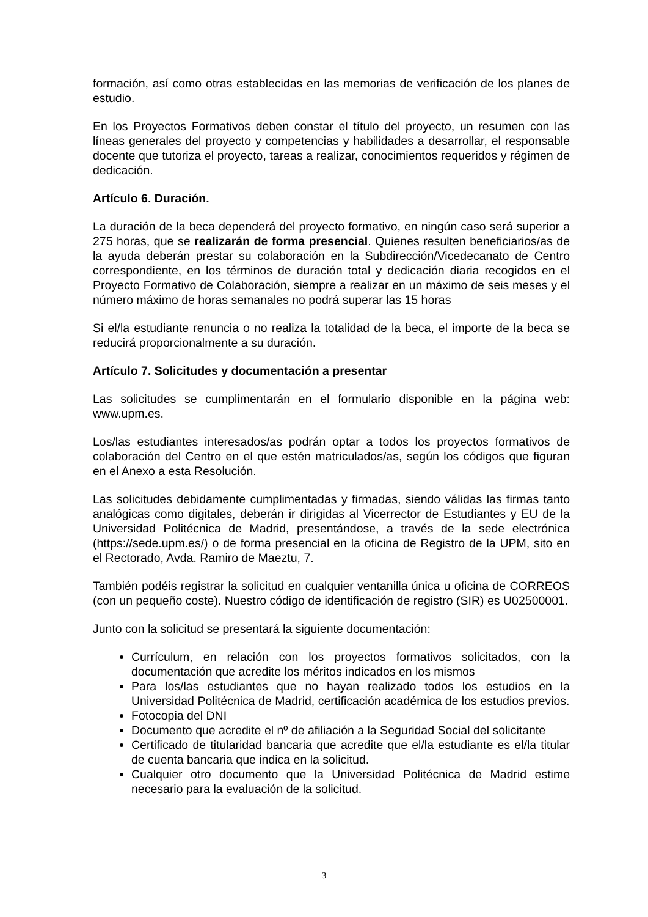formación, así como otras establecidas en las memorias de verificación de los planes de estudio.
En los Proyectos Formativos deben constar el título del proyecto, un resumen con las líneas generales del proyecto y competencias y habilidades a desarrollar, el responsable docente que tutoriza el proyecto, tareas a realizar, conocimientos requeridos y régimen de dedicación.
Artículo 6. Duración.
La duración de la beca dependerá del proyecto formativo, en ningún caso será superior a 275 horas, que se realizarán de forma presencial. Quienes resulten beneficiarios/as de la ayuda deberán prestar su colaboración en la Subdirección/Vicedecanato de Centro correspondiente, en los términos de duración total y dedicación diaria recogidos en el Proyecto Formativo de Colaboración, siempre a realizar en un máximo de seis meses y el número máximo de horas semanales no podrá superar las 15 horas
Si el/la estudiante renuncia o no realiza la totalidad de la beca, el importe de la beca se reducirá proporcionalmente a su duración.
Artículo 7. Solicitudes y documentación a presentar
Las solicitudes se cumplimentarán en el formulario disponible en la página web: www.upm.es.
Los/las estudiantes interesados/as podrán optar a todos los proyectos formativos de colaboración del Centro en el que estén matriculados/as, según los códigos que figuran en el Anexo a esta Resolución.
Las solicitudes debidamente cumplimentadas y firmadas, siendo válidas las firmas tanto analógicas como digitales, deberán ir dirigidas al Vicerrector de Estudiantes y EU de la Universidad Politécnica de Madrid, presentándose, a través de la sede electrónica (https://sede.upm.es/) o de forma presencial en la oficina de Registro de la UPM, sito en el Rectorado, Avda. Ramiro de Maeztu, 7.
También podéis registrar la solicitud en cualquier ventanilla única u oficina de CORREOS (con un pequeño coste). Nuestro código de identificación de registro (SIR) es U02500001.
Junto con la solicitud se presentará la siguiente documentación:
Currículum, en relación con los proyectos formativos solicitados, con la documentación que acredite los méritos indicados en los mismos
Para los/las estudiantes que no hayan realizado todos los estudios en la Universidad Politécnica de Madrid, certificación académica de los estudios previos.
Fotocopia del DNI
Documento que acredite el nº de afiliación a la Seguridad Social del solicitante
Certificado de titularidad bancaria que acredite que el/la estudiante es el/la titular de cuenta bancaria que indica en la solicitud.
Cualquier otro documento que la Universidad Politécnica de Madrid estime necesario para la evaluación de la solicitud.
3